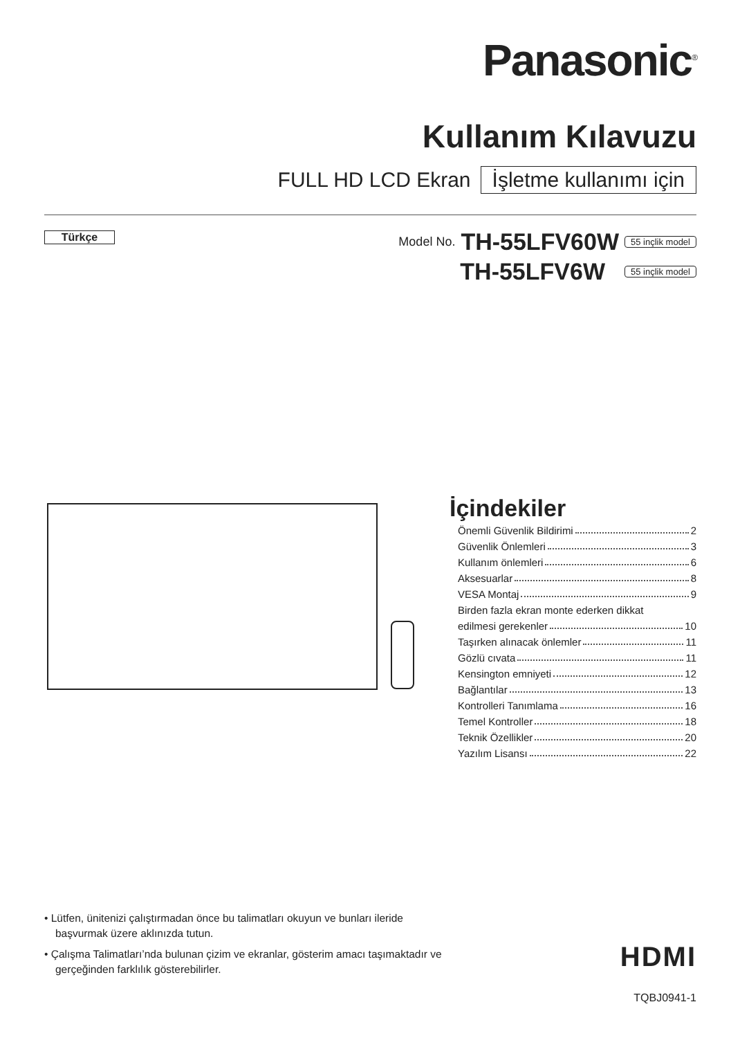Panasonic<sup>®</sup>
Kullanım Kılavuzu
FULL HD LCD Ekran İşletme kullanımı için
Türkçe
Model No. TH-55LFV60W 55 inçlik model
TH-55LFV6W 55 inçlik model
İçindekiler
Önemli Güvenlik Bildirimi 2
Güvenlik Önlemleri 3
Kullanım önlemleri 6
Aksesuarlar 8
VESA Montaj 9
Birden fazla ekran monte ederken dikkat
edilmesi gerekenler 10
Taşırken alınacak önlemler 11
Gözlü cıvata 11
Kensington emniyeti 12
Bağlantılar 13
Kontrolleri Tanımlama 16
Temel Kontroller 18
Teknik Özellikler 20
Yazılım Lisansı 22
• Lütfen, ünitenizi çalıştırmadan önce bu talimatları okuyun ve bunları ileride başvurmak üzere aklınızda tutun.
• Çalışma Talimatları’nda bulunan çizim ve ekranlar, gösterim amacı taşımaktadır ve gerçeğinden farklılık gösterebilirler.
HDMI
TQBJ0941-1